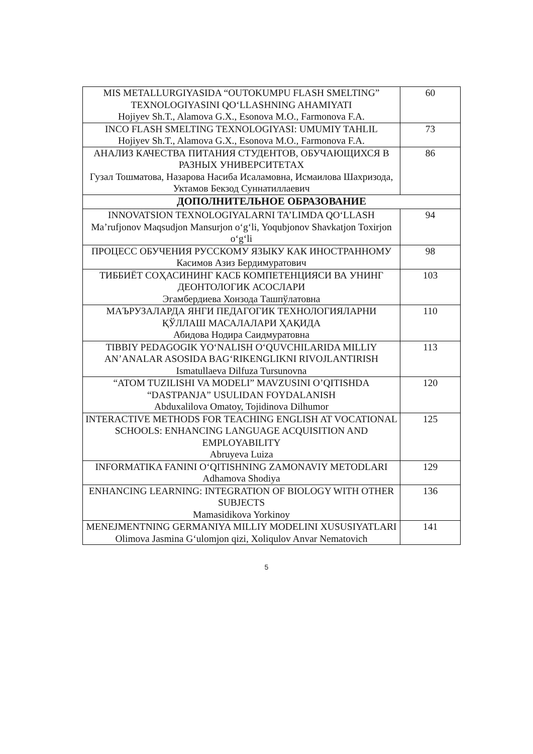| MIS METALLURGIYASIDA “OUTOKUMPU FLASH SMELTING” TEXNOLOGIYASINI QO‘LLASHNING AHAMIYATI Hojiyev Sh.T., Alamova G.X., Esonova M.O., Farmonova F.A. | 60 |
| INCO FLASH SMELTING TEXNOLOGIYASI: UMUMIY TAHLIL Hojiyev Sh.T., Alamova G.X., Esonova M.O., Farmonova F.A. | 73 |
| АНАЛИЗ КАЧЕСТВА ПИТАНИЯ СТУДЕНТОВ, ОБУЧАЮЩИХСЯ В РАЗНЫХ УНИВЕРСИТЕТАХ Гузал Тошматова, Назарова Насиба Исаламовна, Исмаилова Шахризода, Уктамов Бекзод Суннатиллаевич | 86 |
| ДОПОЛНИТЕЛЬНОЕ ОБРАЗОВАНИЕ | |
| INNOVATSION TEXNOLOGIYALARNI TA’LIMDA QO‘LLASH Ma’rufjonov Maqsudjon Mansurjon o‘g‘li, Yoqubjonov Shavkatjon Toxirjon o‘g‘li | 94 |
| ПРОЦЕСС ОБУЧЕНИЯ РУССКОМУ ЯЗЫКУ КАК ИНОСТРАННОМУ Касимов Азиз Бердимуратович | 98 |
| ТИББИЁТ СОҲАСИНИНГ КАСБ КОМПЕТЕНЦИЯСИ ВА УНИНГ ДЕОНТОЛОГИК АСОСЛАРИ Эгамбердиева Хонзода Ташпўлатовна | 103 |
| МАЪРУЗАЛАРДА ЯНГИ ПЕДАГОГИК ТЕХНОЛОГИЯЛАРНИ ҚЎЛЛАШ МАСАЛАЛАРИ ҲАҚИДА Абидова Нодира Саидмуратовна | 110 |
| TIBBIY PEDAGOGIK YO‘NALISH O‘QUVCHILARIDA MILLIY AN’ANALAR ASOSIDA BAG‘RIKENGLIKNI RIVOJLANTIRISH Ismatullaeva Dilfuza Tursunovna | 113 |
| “ATOM TUZILISHI VA MODELI” MAVZUSINI O’QITISHDA “DASTPANJA” USULIDAN FOYDALANISH Abduxalilova Omatoy, Tojidinova Dilhumor | 120 |
| INTERACTIVE METHODS FOR TEACHING ENGLISH AT VOCATIONAL SCHOOLS: ENHANCING LANGUAGE ACQUISITION AND EMPLOYABILITY Abruyeva Luiza | 125 |
| INFORMATIKA FANINI O‘QITISHNING ZAMONAVIY METODLARI Adhamova Shodiya | 129 |
| ENHANCING LEARNING: INTEGRATION OF BIOLOGY WITH OTHER SUBJECTS Mamasidikova Yorkinoy | 136 |
| MENEJMENTNING GERMANIYA MILLIY MODELINI XUSUSIYATLARI Olimova Jasmina G‘ulomjon qizi, Xoliqulov Anvar Nematovich | 141 |
5